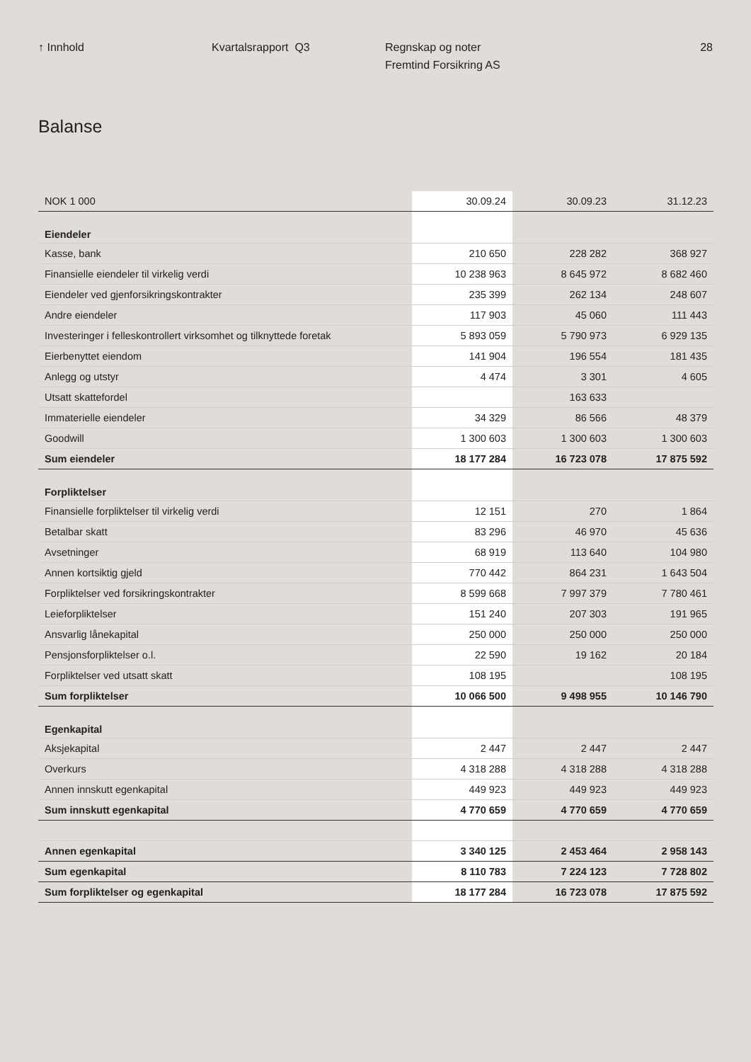↑ Innhold Kvartalsrapport Q3 Regnskap og noter
Fremtind Forsikring AS
28
Balanse
| NOK 1 000 | 30.09.24 | 30.09.23 | 31.12.23 |
| --- | --- | --- | --- |
| Eiendeler | | | |
| Kasse, bank | 210 650 | 228 282 | 368 927 |
| Finansielle eiendeler til virkelig verdi | 10 238 963 | 8 645 972 | 8 682 460 |
| Eiendeler ved gjenforsikringskontrakter | 235 399 | 262 134 | 248 607 |
| Andre eiendeler | 117 903 | 45 060 | 111 443 |
| Investeringer i felleskontrollert virksomhet og tilknyttede foretak | 5 893 059 | 5 790 973 | 6 929 135 |
| Eierbenyttet eiendom | 141 904 | 196 554 | 181 435 |
| Anlegg og utstyr | 4 474 | 3 301 | 4 605 |
| Utsatt skattefordel | | 163 633 | |
| Immaterielle eiendeler | 34 329 | 86 566 | 48 379 |
| Goodwill | 1 300 603 | 1 300 603 | 1 300 603 |
| Sum eiendeler | 18 177 284 | 16 723 078 | 17 875 592 |
| Forpliktelser | | | |
| Finansielle forpliktelser til virkelig verdi | 12 151 | 270 | 1 864 |
| Betalbar skatt | 83 296 | 46 970 | 45 636 |
| Avsetninger | 68 919 | 113 640 | 104 980 |
| Annen kortsiktig gjeld | 770 442 | 864 231 | 1 643 504 |
| Forpliktelser ved forsikringskontrakter | 8 599 668 | 7 997 379 | 7 780 461 |
| Leieforpliktelser | 151 240 | 207 303 | 191 965 |
| Ansvarlig lånekapital | 250 000 | 250 000 | 250 000 |
| Pensjonsforpliktelser o.l. | 22 590 | 19 162 | 20 184 |
| Forpliktelser ved utsatt skatt | 108 195 | | 108 195 |
| Sum forpliktelser | 10 066 500 | 9 498 955 | 10 146 790 |
| Egenkapital | | | |
| Aksjekapital | 2 447 | 2 447 | 2 447 |
| Overkurs | 4 318 288 | 4 318 288 | 4 318 288 |
| Annen innskutt egenkapital | 449 923 | 449 923 | 449 923 |
| Sum innskutt egenkapital | 4 770 659 | 4 770 659 | 4 770 659 |
| Annen egenkapital | 3 340 125 | 2 453 464 | 2 958 143 |
| Sum egenkapital | 8 110 783 | 7 224 123 | 7 728 802 |
| Sum forpliktelser og egenkapital | 18 177 284 | 16 723 078 | 17 875 592 |